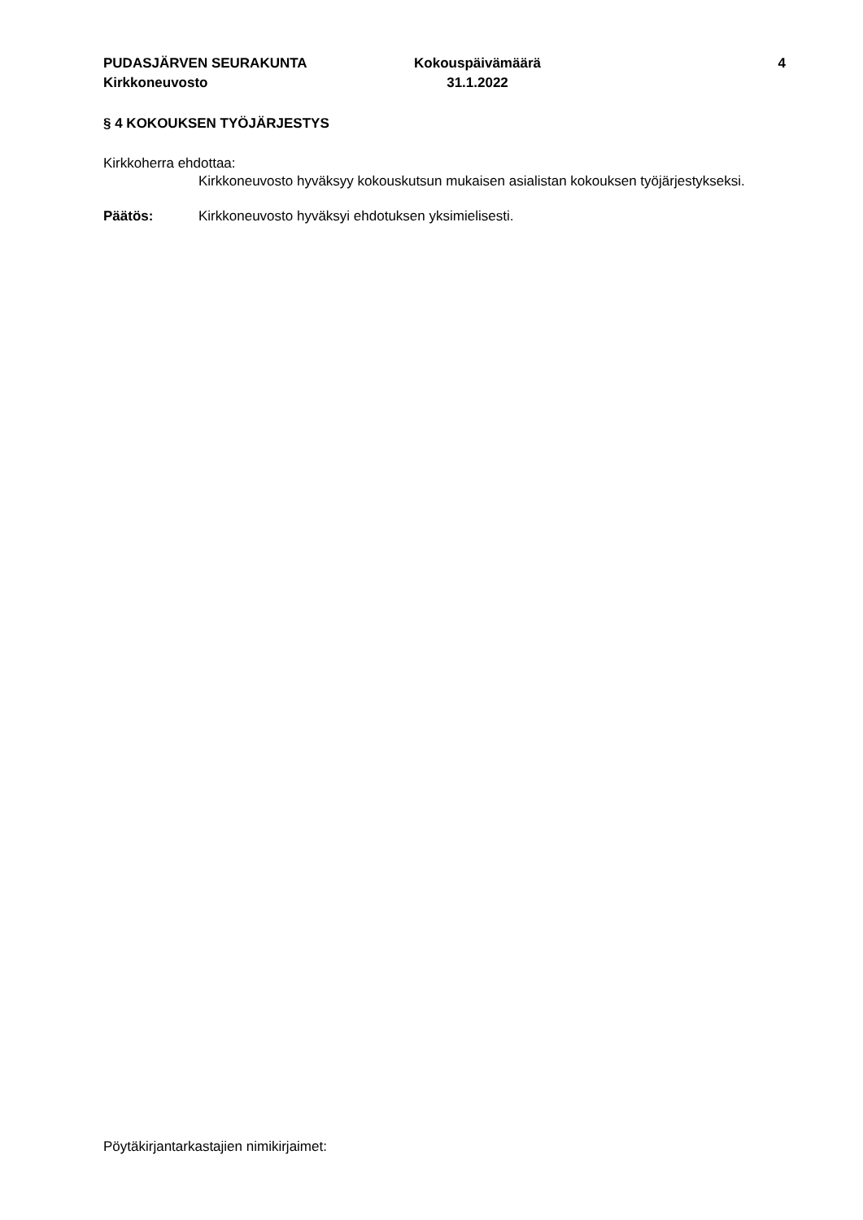PUDASJÄRVEN SEURAKUNTA
Kirkkoneuvosto
Kokouspäivämäärä
31.1.2022
4
§ 4 KOKOUKSEN TYÖJÄRJESTYS
Kirkkoherra ehdottaa:
Kirkkoneuvosto hyväksyy kokouskutsun mukaisen asialistan kokouksen työjärjestykseksi.
Päätös: Kirkkoneuvosto hyväksyi ehdotuksen yksimielisesti.
Pöytäkirjantarkastajien nimikirjaimet: